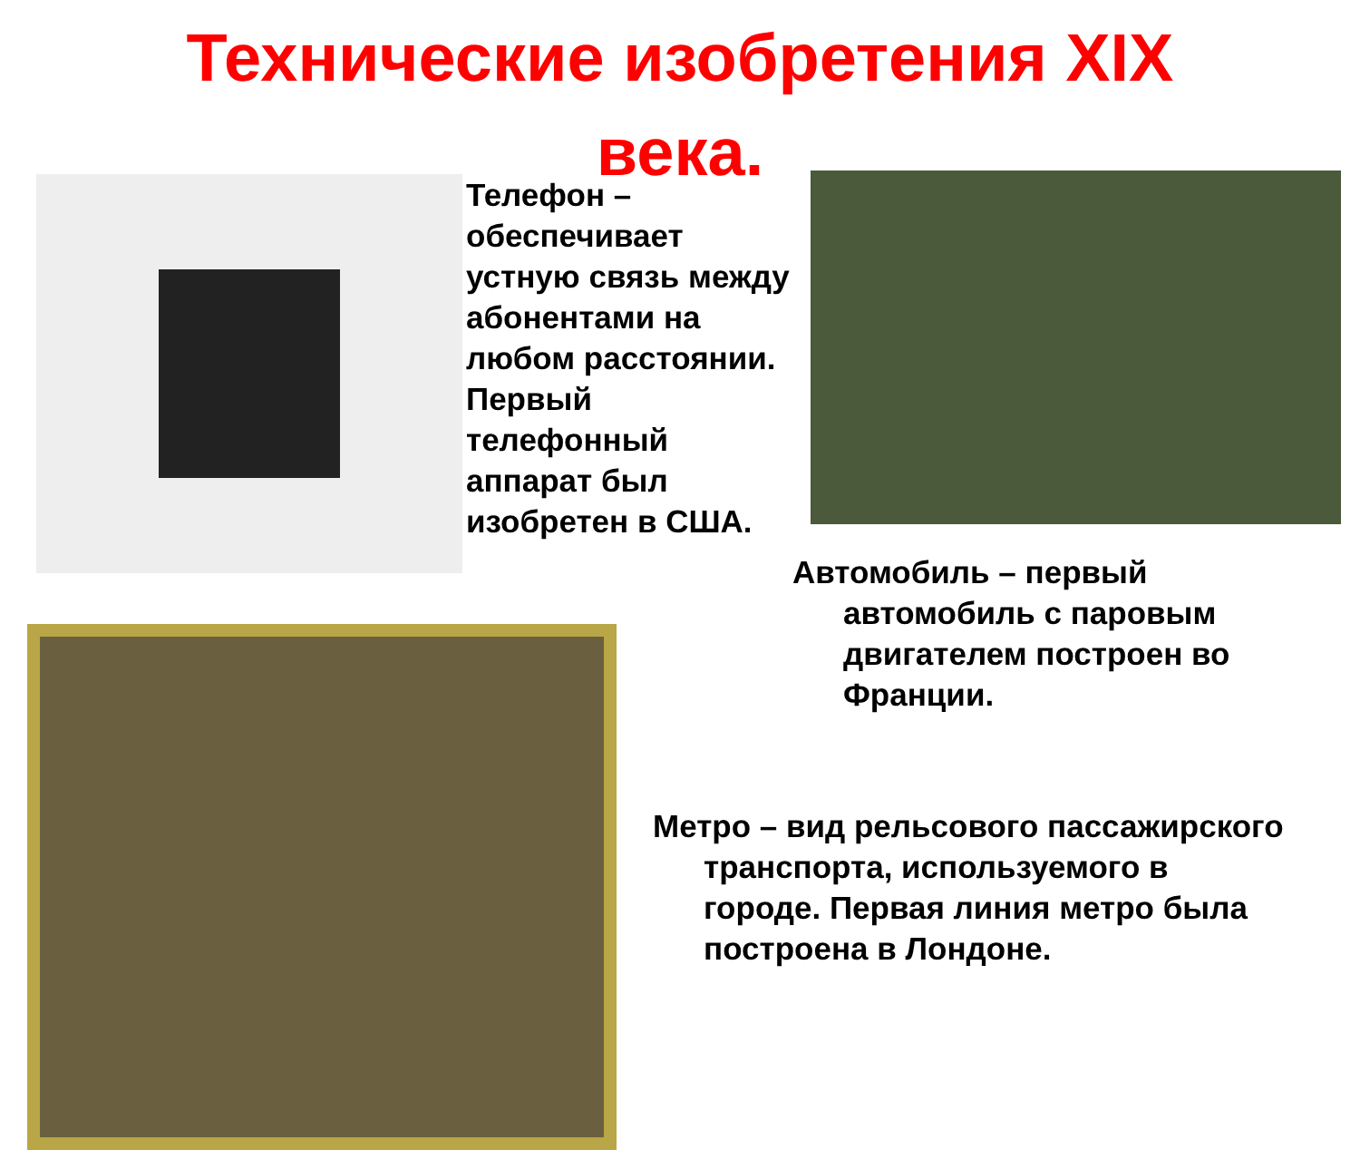Технические изобретения XIX
века.
Телефон – обеспечивает устную связь между абонентами на любом расстоянии. Первый телефонный аппарат был изобретен в США.
Автомобиль – первый автомобиль с паровым двигателем построен во Франции.
Метро – вид рельсового пассажирского транспорта, используемого в городе. Первая линия метро была построена в Лондоне.